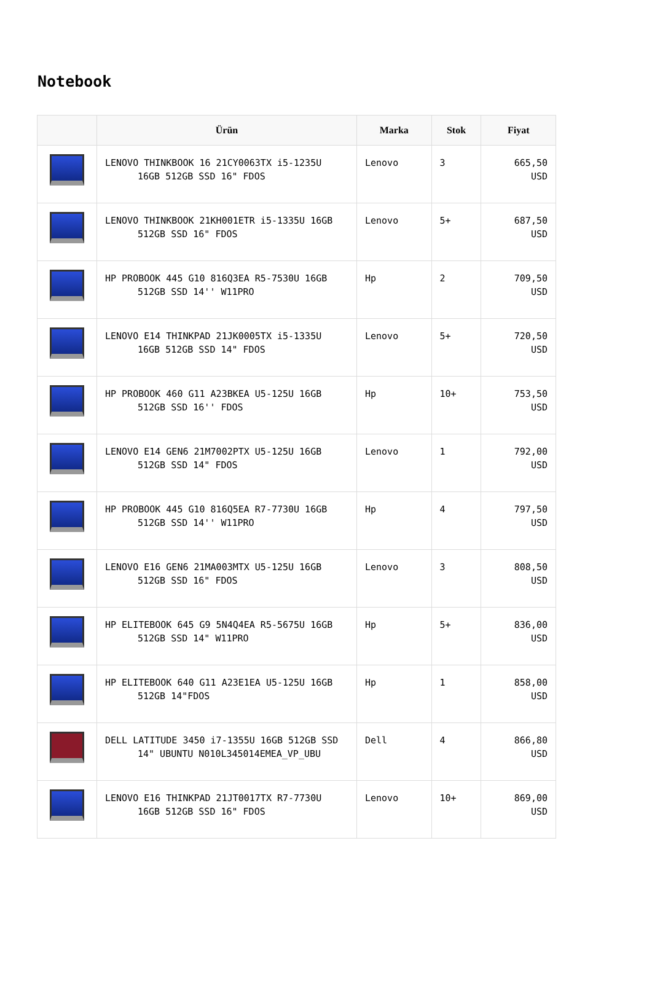Notebook
| | Ürün | Marka | Stok | Fiyat |
| --- | --- | --- | --- | --- |
| | LENOVO THINKBOOK 16 21CY0063TX i5-1235U 16GB 512GB SSD 16" FDOS | Lenovo | 3 | 665,50 USD |
| | LENOVO THINKBOOK 21KH001ETR i5-1335U 16GB 512GB SSD 16" FDOS | Lenovo | 5+ | 687,50 USD |
| | HP PROBOOK 445 G10 816Q3EA R5-7530U 16GB 512GB SSD 14'' W11PRO | Hp | 2 | 709,50 USD |
| | LENOVO E14 THINKPAD 21JK0005TX i5-1335U 16GB 512GB SSD 14" FDOS | Lenovo | 5+ | 720,50 USD |
| | HP PROBOOK 460 G11 A23BKEA U5-125U 16GB 512GB SSD 16'' FDOS | Hp | 10+ | 753,50 USD |
| | LENOVO E14 GEN6 21M7002PTX U5-125U 16GB 512GB SSD 14" FDOS | Lenovo | 1 | 792,00 USD |
| | HP PROBOOK 445 G10 816Q5EA R7-7730U 16GB 512GB SSD 14'' W11PRO | Hp | 4 | 797,50 USD |
| | LENOVO E16 GEN6 21MA003MTX U5-125U 16GB 512GB SSD 16" FDOS | Lenovo | 3 | 808,50 USD |
| | HP ELITEBOOK 645 G9 5N4Q4EA R5-5675U 16GB 512GB SSD 14" W11PRO | Hp | 5+ | 836,00 USD |
| | HP ELITEBOOK 640 G11 A23E1EA U5-125U 16GB 512GB 14"FDOS | Hp | 1 | 858,00 USD |
| | DELL LATITUDE 3450 i7-1355U 16GB 512GB SSD 14" UBUNTU N010L345014EMEA_VP_UBU | Dell | 4 | 866,80 USD |
| | LENOVO E16 THINKPAD 21JT0017TX R7-7730U 16GB 512GB SSD 16" FDOS | Lenovo | 10+ | 869,00 USD |